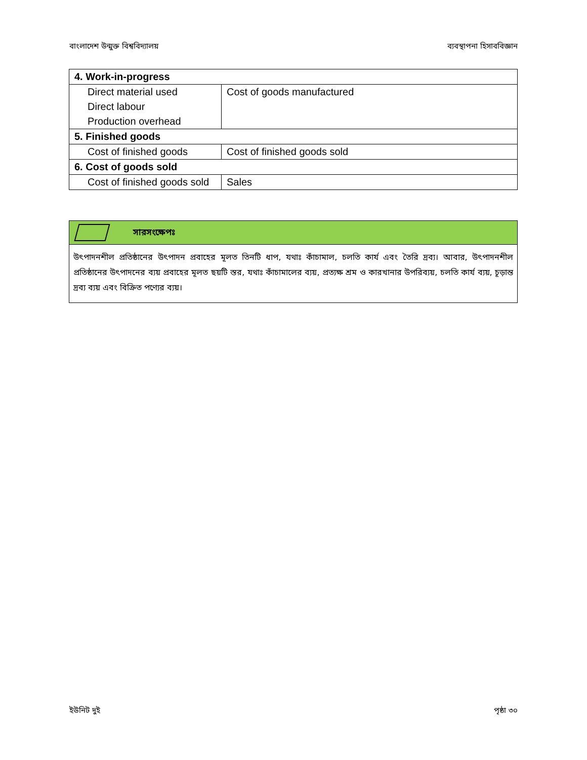বাংলাদেশ উন্মুক্ত বিশ্ববিদ্যালয় ব্যবস্থাপনা হিসাববিজ্ঞান
| 4. Work-in-progress | |
| --- | --- |
| Direct material used | Cost of goods manufactured |
| Direct labour | |
| Production overhead | |
| 5. Finished goods | |
| Cost of finished goods | Cost of finished goods sold |
| 6. Cost of goods sold | |
| Cost of finished goods sold | Sales |
সারসংক্ষেপঃ
উৎপাদনশীল প্রতিষ্ঠানের উৎপাদন প্রবাহের মূলত তিনটি ধাপ, যথাঃ কাঁচামাল, চলতি কার্য এবং তৈরি দ্রব্য। আবার, উৎপাদনশীল প্রতিষ্ঠানের উৎপাদনের ব্যয় প্রবাহের মূলত ছয়টি স্তর, যথাঃ কাঁচামালের ব্যয়, প্রত্যক্ষ শ্রম ও কারখানার উপরিব্যয়, চলতি কার্য ব্যয়, চূড়ান্ত দ্রব্য ব্যয় এবং বিক্রিত পণ্যের ব্যয়।
ইউনিট দুই পৃষ্ঠা ৩০